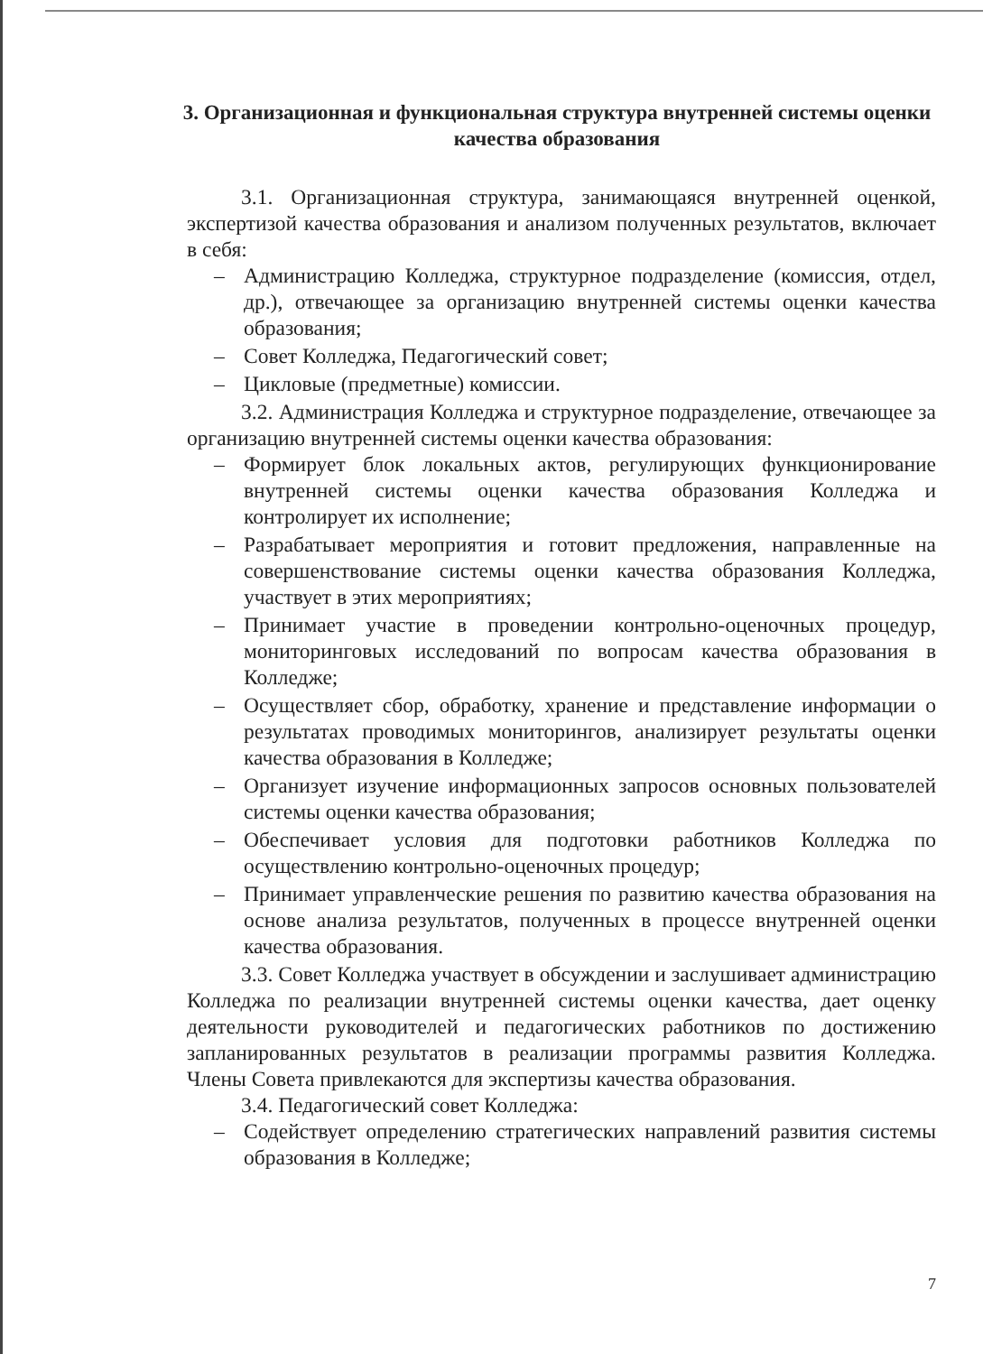3. Организационная и функциональная структура внутренней системы оценки качества образования
3.1. Организационная структура, занимающаяся внутренней оценкой, экспертизой качества образования и анализом полученных результатов, включает в себя:
– Администрацию Колледжа, структурное подразделение (комиссия, отдел, др.), отвечающее за организацию внутренней системы оценки качества образования;
– Совет Колледжа, Педагогический совет;
– Цикловые (предметные) комиссии.
3.2. Администрация Колледжа и структурное подразделение, отвечающее за организацию внутренней системы оценки качества образования:
– Формирует блок локальных актов, регулирующих функционирование внутренней системы оценки качества образования Колледжа и контролирует их исполнение;
– Разрабатывает мероприятия и готовит предложения, направленные на совершенствование системы оценки качества образования Колледжа, участвует в этих мероприятиях;
– Принимает участие в проведении контрольно-оценочных процедур, мониторинговых исследований по вопросам качества образования в Колледже;
– Осуществляет сбор, обработку, хранение и представление информации о результатах проводимых мониторингов, анализирует результаты оценки качества образования в Колледже;
– Организует изучение информационных запросов основных пользователей системы оценки качества образования;
– Обеспечивает условия для подготовки работников Колледжа по осуществлению контрольно-оценочных процедур;
– Принимает управленческие решения по развитию качества образования на основе анализа результатов, полученных в процессе внутренней оценки качества образования.
3.3. Совет Колледжа участвует в обсуждении и заслушивает администрацию Колледжа по реализации внутренней системы оценки качества, дает оценку деятельности руководителей и педагогических работников по достижению запланированных результатов в реализации программы развития Колледжа. Члены Совета привлекаются для экспертизы качества образования.
3.4. Педагогический совет Колледжа:
– Содействует определению стратегических направлений развития системы образования в Колледже;
7